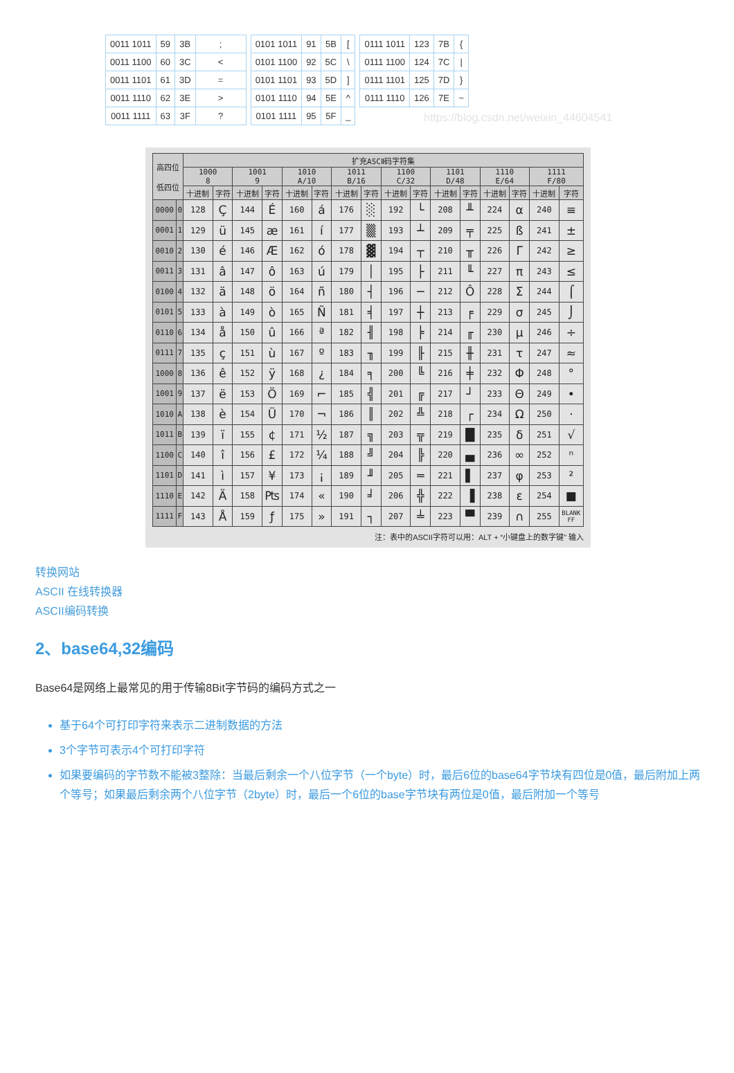| 0011 1011 | 59 | 3B | ; |
| 0011 1100 | 60 | 3C | < |
| 0011 1101 | 61 | 3D | = |
| 0011 1110 | 62 | 3E | > |
| 0011 1111 | 63 | 3F | ? |
| 0101 1011 | 91 | 5B | [ |
| 0101 1100 | 92 | 5C | \ |
| 0101 1101 | 93 | 5D | ] |
| 0101 1110 | 94 | 5E | ^ |
| 0101 1111 | 95 | 5F | _ |
| 0111 1011 | 123 | 7B | { |
| 0111 1100 | 124 | 7C | / |
| 0111 1101 | 125 | 7D | } |
| 0111 1110 | 126 | 7E | ~ |
https://blog.csdn.net/weixin_44604541
| 高四位 低四位 | | 扩充ASCⅡ码字符集 | | | | | | | | | | | | | | | |
| --- | --- | --- | --- | --- | --- | --- | --- | --- | --- | --- | --- | --- | --- | --- | --- | --- | --- |
| | | 1000 8 | | 1001 9 | | 1010 A/10 | | 1011 B/16 | | 1100 C/32 | | 1101 D/48 | | 1110 E/64 | | 1111 F/80 | |
| | | 十进制 | 字符 | 十进制 | 字符 | 十进制 | 字符 | 十进制 | 字符 | 十进制 | 字符 | 十进制 | 字符 | 十进制 | 字符 | 十进制 | 字符 |
| 0000 | 0 | 128 | Ç | 144 | É | 160 | á | 176 | ░ | 192 | └ | 208 | ╨ | 224 | α | 240 | ≡ |
| 0001 | 1 | 129 | ü | 145 | æ | 161 | í | 177 | ▒ | 193 | ┴ | 209 | ╤ | 225 | ß | 241 | ± |
| 0010 | 2 | 130 | é | 146 | Æ | 162 | ó | 178 | ▓ | 194 | ┬ | 210 | ╥ | 226 | Γ | 242 | ≥ |
| 0011 | 3 | 131 | â | 147 | ô | 163 | ú | 179 | │ | 195 | ├ | 211 | ╙ | 227 | π | 243 | ≤ |
| 0100 | 4 | 132 | ä | 148 | ö | 164 | ñ | 180 | ┤ | 196 | ─ | 212 | Ô | 228 | Σ | 244 | ⌠ |
| 0101 | 5 | 133 | à | 149 | ò | 165 | Ñ | 181 | ╡ | 197 | ┼ | 213 | ╒ | 229 | σ | 245 | ⌡ |
| 0110 | 6 | 134 | å | 150 | û | 166 | ª | 182 | ╢ | 198 | ╞ | 214 | ╓ | 230 | µ | 246 | ÷ |
| 0111 | 7 | 135 | ç | 151 | ù | 167 | º | 183 | ╖ | 199 | ╟ | 215 | ╫ | 231 | τ | 247 | ≈ |
| 1000 | 8 | 136 | ê | 152 | ÿ | 168 | ¿ | 184 | ╕ | 200 | ╚ | 216 | ╪ | 232 | Φ | 248 | ° |
| 1001 | 9 | 137 | ë | 153 | Ö | 169 | ⌐ | 185 | ╣ | 201 | ╔ | 217 | ┘ | 233 | Θ | 249 | • |
| 1010 | A | 138 | è | 154 | Ü | 170 | ¬ | 186 | ║ | 202 | ╩ | 218 | ┌ | 234 | Ω | 250 | · |
| 1011 | B | 139 | ï | 155 | ¢ | 171 | ½ | 187 | ╗ | 203 | ╦ | 219 | █ | 235 | δ | 251 | √ |
| 1100 | C | 140 | î | 156 | £ | 172 | ¼ | 188 | ╝ | 204 | ╠ | 220 | ▄ | 236 | ∞ | 252 | ⁿ |
| 1101 | D | 141 | ì | 157 | ¥ | 173 | ¡ | 189 | ╜ | 205 | ═ | 221 | ▌ | 237 | φ | 253 | ² |
| 1110 | E | 142 | Ä | 158 | ₧ | 174 | « | 190 | ╛ | 206 | ╬ | 222 | ▐ | 238 | ε | 254 | ■ |
| 1111 | F | 143 | Å | 159 | ƒ | 175 | » | 191 | ┐ | 207 | ╧ | 223 | ▀ | 239 | ∩ | 255 | BLANK FF |
注：表中的ASCII字符可以用：ALT + “小键盘上的数字键” 输入
转换网站
ASCII 在线转换器
ASCII编码转换
2、base64,32编码
Base64是网络上最常见的用于传输8Bit字节码的编码方式之一
基于64个可打印字符来表示二进制数据的方法
3个字节可表示4个可打印字符
如果要编码的字节数不能被3整除：当最后剩余一个八位字节（一个byte）时，最后6位的base64字节块有四位是0值，最后附加上两个等号；如果最后剩余两个八位字节（2byte）时，最后一个6位的base字节块有两位是0值，最后附加一个等号